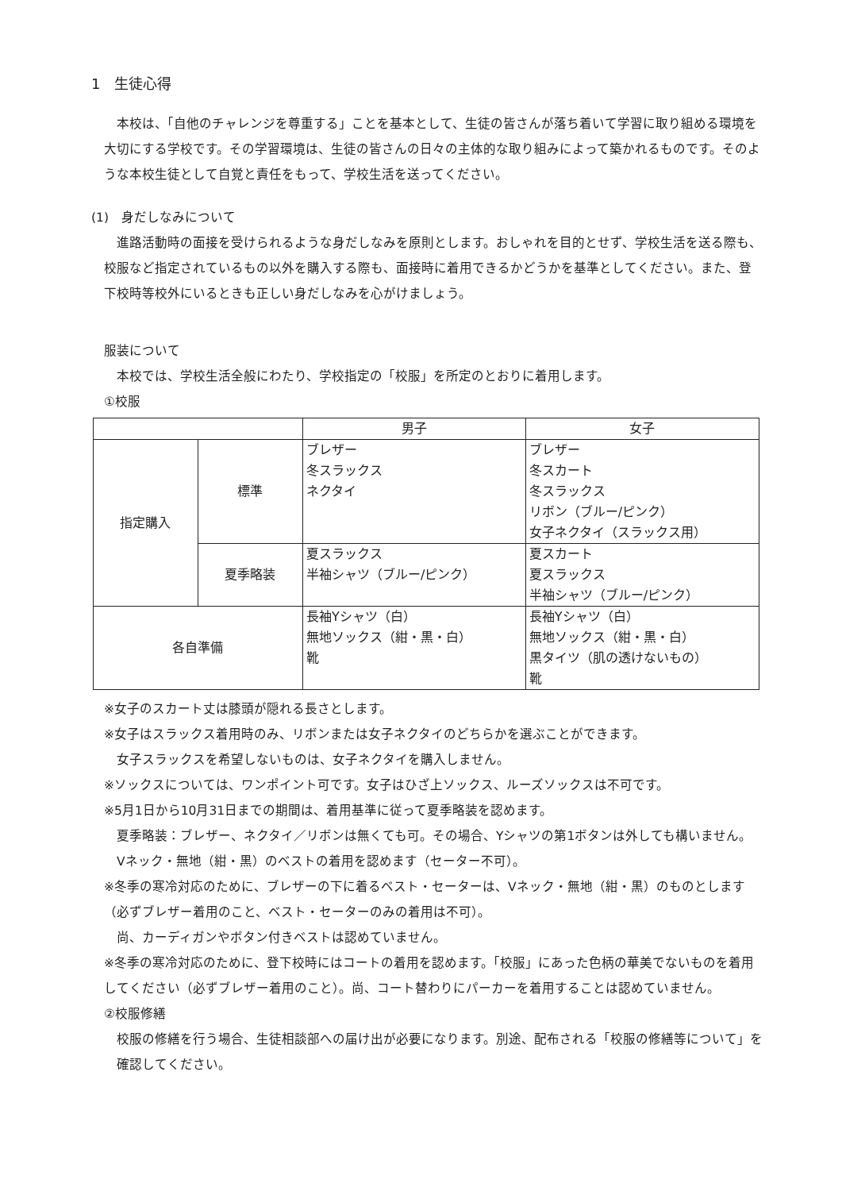1　生徒心得
本校は、「自他のチャレンジを尊重する」ことを基本として、生徒の皆さんが落ち着いて学習に取り組める環境を大切にする学校です。その学習環境は、生徒の皆さんの日々の主体的な取り組みによって築かれるものです。そのような本校生徒として自覚と責任をもって、学校生活を送ってください。
(1)　身だしなみについて
進路活動時の面接を受けられるような身だしなみを原則とします。おしゃれを目的とせず、学校生活を送る際も、校服など指定されているもの以外を購入する際も、面接時に着用できるかどうかを基準としてください。また、登下校時等校外にいるときも正しい身だしなみを心がけましょう。
服装について
本校では、学校生活全般にわたり、学校指定の「校服」を所定のとおりに着用します。
①校服
| | | 男子 | 女子 |
| --- | --- | --- | --- |
| 指定購入 | 標準 | ブレザー 冬スラックス ネクタイ | ブレザー 冬スカート 冬スラックス リボン（ブルー/ピンク） 女子ネクタイ（スラックス用） |
| | 夏季略装 | 夏スラックス 半袖シャツ（ブルー/ピンク） | 夏スカート 夏スラックス 半袖シャツ（ブルー/ピンク） |
| 各自準備 | | 長袖Yシャツ（白） 無地ソックス（紺・黒・白） 靴 | 長袖Yシャツ（白） 無地ソックス（紺・黒・白） 黒タイツ（肌の透けないもの） 靴 |
※女子のスカート丈は膝頭が隠れる長さとします。
※女子はスラックス着用時のみ、リボンまたは女子ネクタイのどちらかを選ぶことができます。
女子スラックスを希望しないものは、女子ネクタイを購入しません。
※ソックスについては、ワンポイント可です。女子はひざ上ソックス、ルーズソックスは不可です。
※5月1日から10月31日までの期間は、着用基準に従って夏季略装を認めます。
夏季略装：ブレザー、ネクタイ／リボンは無くても可。その場合、Yシャツの第1ボタンは外しても構いません。
Vネック・無地（紺・黒）のベストの着用を認めます（セーター不可）。
※冬季の寒冷対応のために、ブレザーの下に着るベスト・セーターは、Vネック・無地（紺・黒）のものとします（必ずブレザー着用のこと、ベスト・セーターのみの着用は不可）。
尚、カーディガンやボタン付きベストは認めていません。
※冬季の寒冷対応のために、登下校時にはコートの着用を認めます。「校服」にあった色柄の華美でないものを着用してください（必ずブレザー着用のこと）。尚、コート替わりにパーカーを着用することは認めていません。
②校服修繕
校服の修繕を行う場合、生徒相談部への届け出が必要になります。別途、配布される「校服の修繕等について」を確認してください。